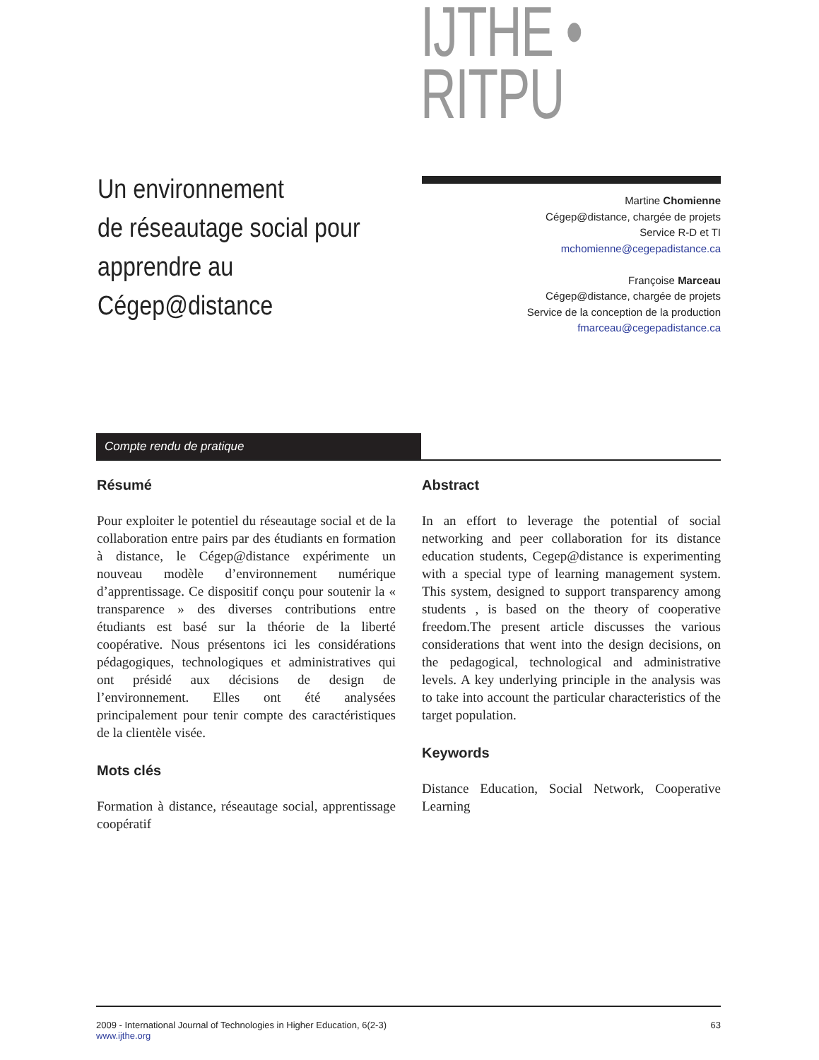IJTHE • RITPU
Un environnement
de réseautage social pour
apprendre au Cégep@distance
Martine Chomienne
Cégep@distance, chargée de projets
Service R-D et TI
mchomienne@cegepadistance.ca
Françoise Marceau
Cégep@distance, chargée de projets
Service de la conception de la production
fmarceau@cegepadistance.ca
Compte rendu de pratique
Résumé
Pour exploiter le potentiel du réseautage social et de la collaboration entre pairs par des étudiants en formation à distance, le Cégep@distance expérimente un nouveau modèle d’environnement numérique d’apprentissage. Ce dispositif conçu pour soutenir la « transparence » des diverses contributions entre étudiants est basé sur la théorie de la liberté coopérative. Nous présentons ici les considérations pédagogiques, technologiques et administratives qui ont présidé aux décisions de design de l’environnement. Elles ont été analysées principalement pour tenir compte des caractéristiques de la clientèle visée.
Mots clés
Formation à distance, réseautage social, apprentissage coopératif
Abstract
In an effort to leverage the potential of social networking and peer collaboration for its distance education students, Cegep@distance is experimenting with a special type of learning management system. This system, designed to support transparency among students , is based on the theory of cooperative freedom.The present article discusses the various considerations that went into the design decisions, on the pedagogical, technological and administrative levels. A key underlying principle in the analysis was to take into account the particular characteristics of the target population.
Keywords
Distance Education, Social Network, Cooperative Learning
2009 - International Journal of Technologies in Higher Education, 6(2-3)
www.ijthe.org
63